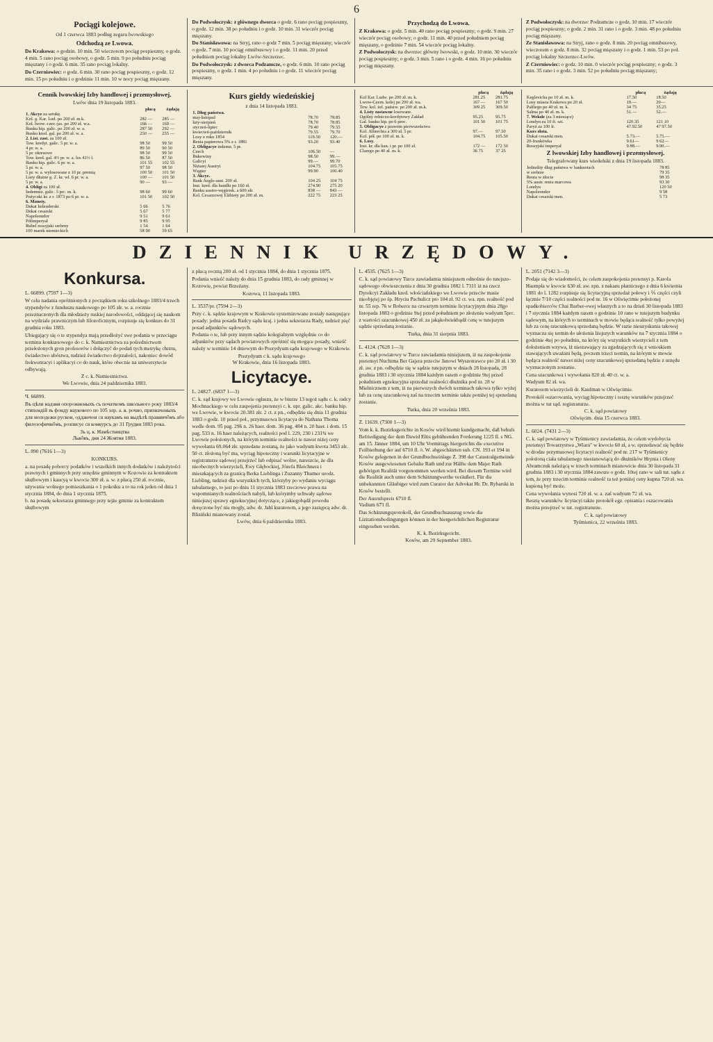6
Pociągi kolejowe.
Od 1 czerwca 1883 podług zegaru lwowskiego
Odchodzą ze Lwowa.
Do Krakowa: o godzin. 10 min. 50 wieczorem pociąg pospieszny, o godz. 4 min. 5 rano pociąg osobowy, o godz. 5 min. 9 po południu pociąg mięszany i o godz. 6 min. 35 rano pociąg lokalny.
Do Czerniowiec: o godz. 6 min. 30 rano pociąg pospieszny, o godz. 12 min. 15 po południu i o godzinie 11 min. 10 w nocy pociąg mięszany.
Do Podwołoczysk: z głównego dworca o godz. 6 rano pociąg pospieszny, o godz. 12 min. 38 po południu i o godz. 10 min. 31 wieczór pociąg mięszany.
Do Stanisławowa: na Stryj, rano o godz 7 min. 5 pociąg mięszany; wieczór o godz. 7 min. 10 pociąg omnibusowy i o godz. 11 min. 20 przed południem pociąg lokalny Lwów-Szczerzec.
Do Podwołoczysk: z dworca Podzamcze, o godz. 6 min. 10 rano pociąg pospieszny, o godz. 1 min. 4 po południu i o godz. 11 wieczór pociąg mięszany.
Przychodzą do Lwowa.
Z Krakowa: o godz. 5 min. 40 rano pociąg pospieszny; o godz. 9 min. 27 wieczór pociąg osobowy; o godz. 11 min. 40 przed południem pociąg mięszany, o godzinie 7 min. 54 wieczór pociąg lokalny.
Z Podwołoczysk: na dworzec główny lwowski, o godz. 10 min. 30 wieczór pociąg pospieszny; o godz. 3 min. 5 rano i o godz. 4 min. 16 po południu pociąg mięszany.
Z Podwołoczysk: na dworzec Podzamcze o godz. 10 min. 17 wieczór pociąg pospieszny; o godz. 2 min. 31 rano i o godz. 3 min. 48 po południu pociąg mięszany.
Ze Stanisławowa: na Stryj, rano o godz. 8 min. 20 pociąg omnibusowy, wieczorem o godz. 8 min. 32 pociąg mięszany i o godz. 1 min. 53 po poł. pociąg lokalny Szczerzec-Lwów.
Z Czerniowiec: o godz. 10 min. 0 wieczór pociąg pospieszny; o godz. 3 min. 35 rano i o godz. 3 min. 52 po południu pociąg mięszany;
Cennik lwowskiej Izby handlowej i przemysłowej.
Lwów dnia 19 listopada 1883.
| | płacą | żądają |
| --- | --- | --- |
| 1. Akcye za sztukę. | | |
| Kol. g. Kar. Lud. po 200 zł. m.k. | 282 — | 285 — |
| Kol. lwow.-czer.-jas. po 200 zł. w.a. | 166 — | 169 — |
| Banku hip. galic. po 200 zł. w. a. | 287 50 | 292 — |
| Banku kred. gal. po 200 zł. w. a. | 250 — | 255 — |
| 2. List. zast. za 100 zł. | | |
| Tow. kredyt. galic. 5 pr. w. a. | 98 50 | 99 50 |
| 4 pr. w. a. | 89 50 | 90 50 |
| 5 pr. okresowe | 98 50 | 99 50 |
| Tow. kred. gal. 4½ pr. w. a. los 41½ l. | 86 50 | 87 50 |
| Banku hip. galic. 6 pr. w. a. | 101 55 | 102 55 |
| 5 pr. w. a. | 97 50 | 98 50 |
| 5 pr. w. a. wylosowane z 10 pr. premią | 100 50 | 101 50 |
| Listy dłużne g. Z. kr. wł. 6 pr. w. a. | 100 — | 101 50 |
| 5 pr. w. a. | 90 — | 93 — |
| 4. Obligi za 100 zł. | | |
| Indemniz. galic. 5 prc. m. k. | 98 60 | 99 60 |
| Pożyczki kr. z r. 1873 po 6 pr. w. a. | 101 50 | 102 50 |
| 6. Monety. | | |
| Dukat holenderski | 5 66 | 5 76 |
| Dukat cesarski | 5 67 | 5 77 |
| Napoleondor | 9 51 | 9 61 |
| Półimperyał | 9 85 | 9 95 |
| Rubel rossyjski srebrny | 1 54 | 1 64 |
| 100 marek niemieckich | 58 90 | 59 65 |
Kurs giełdy wiedeńskiej
z dnia 14 listopada 1883.
| 1. Dług państwa. | | |
| maj-listopad | 78.70 | 78.85 |
| luty-sierpień | 78.70 | 78.85 |
| styczeń-lipiec | 79.40 | 79.55 |
| kwiecień-październik | 79.55 | 79.70 |
| Losy z roku 1854 | 119.50 | 120.— |
| Renta papierowa 5% z r. 1881 | 93.20 | 93.40 |
| 2. Obligacye indemn. 5 pr. | | |
| Czech | 106.50 | — |
| Bukowiny | 98.50 | 99.— |
| Galicyi | 99.— | 99.70 |
| Niższej Austryi | 104.75 | 105.75 |
| Węgier | 99.90 | 100.40 |
| 3. Akcye. | | |
| Bank Anglo-aust. 200 zł. | 104 25 | 104 75 |
| Inst. kred. dla handlu po 160 zł. | 274.90 | 275 20 |
| Banku austro-węgiersk. a 600 złr. | 838 — | 843 — |
| Kol. Cesarzowej Elżbiety po 200 zł. m. | 222 75 | 223 25 |
| | płacą | żądają |
| --- | --- | --- |
| Kol Kar. Ludw. po 200 zł. m. k. | 281.25 | 281.75 |
| Lwow-Czern. kolej po 200 zł. wa. | 167 — | 167 50 |
| Tow. kol. żel. państw. po 200 zł. m.k. | 309 25 | 309.50 |
| 4. Listy zastawne losowane. | | |
| Ogólny rolniczo-kredytowy Zakład | 95.25 | 95.75 |
| Gal. banku hip. po 6 proc. | 101 50 | 101 75 |
| 5. Obligacye z prawem pierwszeństwa | | |
| Kol. Albrechta a 300 zł. 5 pr. | 97.— | 97.50 |
| Kol. pół. po 100 zł. m. k. | 104.75 | 105.50 |
| 6. Losy. | | |
| Inst. kr. dla han. i pr. po 100 zł. | 172 — | 172 50 |
| Clarego po 40 zł. m. k. | 36 75 | 37 25 |
| | płacą | żądają |
| --- | --- | --- |
| Keglevicha po 10 zł. m. k. | 17.50 | 18.50 |
| Losy miasta Krakowa po 20 zł. | 19.— | 20— |
| Pałfiego po 40 zł. m. k. | 34 75 | 35.25 |
| Salma po 40 zł. m. k. | 51.— | 52.— |
| 7. Weksle (za 3 miesiące) | | |
| Londyn za 10 ft. szt. | 120.35 | 121 10 |
| Paryż za 100 fr. | 47.92.50 | 47 97.50 |
| Kurs złota. | | |
| Dukat cesarski men. | 5.73.— | 5.75.— |
| 20-frankówka | 9.61— | 9 62— |
| Rossyjski imperyał | 9.88.— | 9.90.— |
Z lwowskiej Izby handlowej i przemysłowej.
Telegrafowany kurs wiedeński z dnia 19 listopada 1883.
| Jednolity dług państwa w banknotach | 78 85 |
| w srebrze | 79 35 |
| Renta w złocie | 98 35 |
| 5% austr. renta marcowa | 93 30 |
| Londyn | 120 50 |
| Napoleondor | 9 58 |
| Dukat cesarski men. | 5 73 |
DZIENNIK URZĘDOWY.
Konkursa.
L. 66899. (7597 1—3)
W celu nadania opróżnionych z początkiem roku szkolnego 1883/4 trzech stypendyów z funduszu naukowego po 105 złr. w. a. rocznie przeznaczonych dla młodzieży ruskiej narodowości, oddającej się naukom na wydziale prawniczym lub filozoficznym, rozpisuje się konkurs do 31 grudnia roku 1883.
Ubiegający się o te stypendya mają przedłożyć swe podania w przeciągu terminu konkursowego do c. k. Namiestnictwa za pośrednictwem przełożonych gron profesorów i dołączyć do podań tych metrykę chrztu, świadectwo ubóstwa, tudzież świadectwo dojrzałości, nakoniec dowód frekwentacyi i aplikacyi co do nauk, które obecnie na uniwersytecie odbywają.
Z c. k. Namiestnictwa.
We Lwowie, dnia 24 października 1883.
Ч. 66899.
Въ цѣли наданя опорожненыхъ съ початкомъ школьного року 1883/4 стипендій зъ фонду наукового по 105 злр. а. в. рочно, призначеныхъ для молодежи рускои, оддаючои ся наукамъ на выдѣлѣ правничôмъ або филозофичнôмъ, розписуе ся конкурсъ до 31 Грудня 1883 рока.
Зъ ц. к. Намѣстництва
Львôвъ, дня 24 Жовтня 1883.
L. 890 (7616 1—3)
KONKURS.
a. na posadę poborcy podatków i wszelkich innych dodatków i należytości prawnych i gminnych przy urzędzie gminnym w Kozowie za kontraktem służbowym i kaucyą w kwocie 300 zł. a. w. z płacą 250 zł. rocznie, używanie wolnego pomieszkania o 1 pokoiku a to na rok jeden od dnia 1 stycznia 1884, do dnia 1 stycznia 1875.
b. na posadę sekretarza gminnego przy tejże gminie za kontraktem służbowym
z płacą roczną 200 zł. od 1 stycznia 1884, do dnia 1 stycznia 1875.
Podania wnieść należy do dnia 15 grudnia 1883, do rady gminnej w Kozowie, powiat Brzeżany.
Kozowa, 11 listopada 1883.
L. 3537/pr. (7594 2—3)
Przy c. k. sądzie krajowym w Krakowie systemizowane zostały następujące posady: jedna posada Radcy sądu kraj. i jedna sekretarza Rady, tudzież pięć posad adjunktów sądowych.
Podania o te, lub przy innym sądzie kolegialnym względnie co do adjunktów przy sądach powiatowych opróżnić się mogące posady, wnieść należy w terminie 14 dniowym do Prezydyum sądu krajowego w Krakowie.
Prezydyum c k. sądu krajowego
W Krakowie, dnia 16 listopada 1883.
Licytacye.
L. 24827. (6837 1—3)
C. k. sąd krajowy we Lwowie ogłasza, że w biurze 13 tegoż sądu c. k. radcy Mochnackiego w celu zaspojenia pretensyi c. k. upr. galic. akc. banku hip. we Lwowie, w kwocie 20.381 złr. 2 ct. z pn., odbędzie się dnia 11 grudnia 1883 o godz. 10 przed poł., przymusowa licytacya do Nathana Thoma wedle dom. 95 pag. 296 n. 26 haer. dom. 36 pag. 484 n. 20 haer. i dom. 15 pag. 533 n. 16 haer należących, realności pod l. 229, 230 i 231¾ we Lwowie położonych, na którym terminie realności te nawet niżej ceny wywołania 69.064 złr. sprzedane zostaną, że jako wadyum kwota 3453 złr. 50 ct. złożoną być ma, wyciąg hipoteczny i warunki licytacyjne w registraturze sądowej przejrzeć lub odpisać wolno, nareszcie, że dla nieobecnych wierzycieli, Ewy Głębockiej, Józefa Bleichnera i mieszkających za granicą Berka Lieblinga i Zuzanny Thumer urodz. Liebling, tudzież dla wszystkich tych, którzyby po wydaniu wyciągu tabularnego, to jest po dniu 11 stycznia 1883 rzeczowe prawa na wspomnianych realnościach nabyli, lub którymby uchwały sądowe niniejszej sprawy egzekucyjnej dotyczące, z jakiegobądź powodu doręczone być nie mogły, adw. dr. Jahl kuratorem, a jego zastępcą adw. dr. Bliziński mianowany został.
Lwów, dnia 6 października 1883.
L. 4535. (7625 1—3)
C. k. sąd powiatowy Turce zawiadamia niniejszem odnośnie do tutejszo-sądowego obwieszczenia z dnia 30 grudnia 1882 l. 7311 iż na rzecz Dyrekcyi Zakładu kred. włościańskiego we Lwowie przeciw masie nieobjętej po śp. Hryciu Pachulicz pto 104 zł. 92 ct. wa. zpn. realność pod nr. 55 rep. 76 w Boberce na czwartym terminie licytacyjnym dnia 28go listopada 1883 o godzinie 9tej przed południem po złożeniu wadyum 5prc. z wartości szacunkowej 450 zł. za jakąkolwiekbądź cenę w tutejszym sądzie sprzedaną zostanie.
Turka, dnia 31 sierpnia 1883.
L. 4124. (7628 1—3)
C. k. sąd powiatowy w Turce zawiadamia niniejszem, iż na zaspokojenie pretensyi Nuchima Ber Gajera przeciw Janowi Wyszotrawce pto 20 zł. i 30 zł. aw. z pn. odbędzie się w sądzie tutejszym w dniach 28 listopada, 28 grudnia 1883 i 30 stycznia 1884 każdym razem o godzinie 9tej przed południem egzekucyjna sprzedaż realności dłużnika pod nr. 28 w Mielnicznem z tem, iż na pierwszych dwóch terminach takowa tylko wyżej lub za cenę szacunkową zaś na trzecim terminie także poniżej tej sprzedaną zostanie.
Turka, dnia 20 września 1883.
Z. 11639. (7300 1—3)
Vom k. k. Bezirksgerichte in Kosów wird hiemit kundgemacht, daß behufs Befriedigung der dem Dawid Eltis gebührenden Forderung 1225 fl. s NG. am 15. Jänner 1884, um 10 Uhr Vormittags hiergerichts die executive Feilbiethung der auf 6710 fl. ö. W. abgeschätzten sub. CN. 193 et 194 in Kosów gelegenen in der Grundbuchseinlage Z. 398 der Catastralgemeinde Kosów ausgewiesenen Gebalie Rath und zur Hälfte dem Majer Rath gehörigen Realität vorgenommen werden wird. Bei diesem Termine wird die Realität auch unter dem Schätzungwerthe veräußert. Für die unbekannten Gläubiger wird zum Curator der Advokat Hr. Dr. Rybarski in Kosów bestellt.
Der Ausrufspreis 6710 fl.
Vadium 671 fl.
Das Schätzungsprotokoll, der Grundbuchsauszug sowie die Lizitationsbedingungen können in der hiergerichtlichen Registratur eingesehen werden.
K. k. Bezirksgericht.
Kosów, am 29 September 1883.
L. 2051 (7142 3—3)
Podaje się do wiadomości, że celem zaspokojenia pretensyi p. Karola Haempla w kwocie 630 zł. aw. zpn. z nakazu płatniczego z dnia 6 kwietnia 1881 do l. 1282 rozpisuje się licytacyjną sprzedaż połowy i ⅖ części czyli łącznie 7/10 części realności pod nr. 16 w Oświęcimie położonej spadkobierców Chai Barber-owej własnych a to na dzień 30 listopada 1883 i 7 stycznia 1884 każdym razem o godzinie 10 rano w tutejszym budynku sądowym, na których to terminach w mowie będąca realność tylko powyżej lub za cenę szacunkową sprzedaną będzie. W razie nieuzyskania takowej wyznacza się termin do ułożenia lżejszych warunków na 7 stycznia 1884 o godzinie 4tej po południu, na który się wszystkich wierzycieli z tem dołożeniem wzywa, iż niestawający za zgadzających się z wnioskiem stawających uważani będą, poczem trzeci termin, na którym w mowie będąca realność nawet niżej ceny szacunkowej sprzedaną będzie z urzędu wyznaczonym zostanie.
Cena szacunkowa i wywołania 820 zł. 40 ct. w. a.
Wadyum 82 zł. wa.
Kuratorem wierzycieli dr. Kaufman w Oświęcimie.
Protokół oszacowania, wyciąg hipoteczny i resztę warunków przejrzeć można w tut sąd. registraturze.
C. k. sąd powiatowy
Oświęcim. dnia 15 czerwca 1883.
L. 6024. (7431 2—3)
C. k. sąd powiatowy w Tyśmienicy zawiadamia, że celem wydobycia pretensyi Towarzystwa „Wiara" w kwocie 60 zł, a w. sprzedawać się będzie w drodze przymusowej licytacyi realność pod nr. 217 w Tyśmienicy położoną ciała tabularnego niestanowiącą do dłużników Hrynia i Oleny Abramczuk należącą w trzech terminach mianowicie dnia 30 listopada 31 grudnia 1883 i 30 stycznia 1884 zawsze o godz. 10tej rano w sali tut. sądu z tem, że przy trzecim terminie realność ta też poniżej ceny kupna 720 zł. wa. kupioną być może.
Cena wywołania wynosi 720 zł. w. a. zaś wadyum 72 zł. wa.
Resztę warunków licytacyi także protokół egz. opisania i oszacowania można przejrzeć w tut. registraturze.
C. k. sąd powiatowy
Tyśmienica, 22 września 1883.